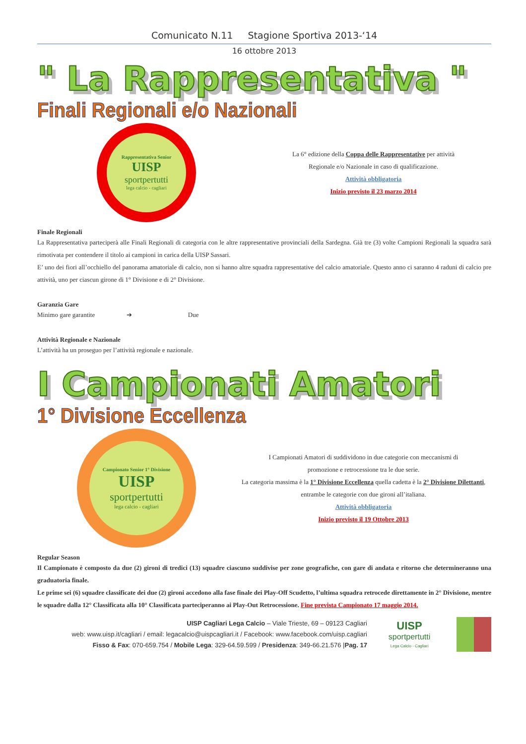Comunicato N.11 Stagione Sportiva 2013-‘14
16 ottobre 2013
" La Rappresentativa "
Finali Regionali e/o Nazionali
Rappresentativa Senior
UISP
sportpertutti
lega calcio - cagliari
La 6° edizione della Coppa delle Rappresentative per attività
Regionale e/o Nazionale in caso di qualificazione.
Attività obbligatoria
Inizio previsto il 23 marzo 2014
Finale Regionali
La Rappresentativa parteciperà alle Finali Regionali di categoria con le altre rappresentative provinciali della Sardegna. Già tre (3) volte Campioni Regionali la squadra sarà rimotivata per contendere il titolo ai campioni in carica della UISP Sassari.
E’ uno dei fiori all’occhiello del panorama amatoriale di calcio, non si hanno altre squadra rappresentative del calcio amatoriale. Questo anno ci saranno 4 raduni di calcio pre attività, uno per ciascun girone di 1° Divisione e di 2° Divisione.
Garanzia Gare
Minimo gare garantite ➔ Due
Attività Regionale e Nazionale
L’attività ha un proseguo per l’attività regionale e nazionale.
I Campionati Amatori
1° Divisione Eccellenza
Campionato Senior 1° Divisione
UISP
sportpertutti
lega calcio - cagliari
I Campionati Amatori di suddividono in due categorie con meccanismi di
promozione e retrocessione tra le due serie.
La categoria massima è la 1° Divisione Eccellenza quella cadetta è la 2° Divisione Dilettanti, entrambe le categorie con due gironi all’italiana.
Attività obbligatoria
Inizio previsto il 19 Ottobre 2013
Regular Season
Il Campionato è composto da due (2) gironi di tredici (13) squadre ciascuno suddivise per zone geografiche, con gare di andata e ritorno che determineranno una graduatoria finale.
Le prime sei (6) squadre classificate dei due (2) gironi accedono alla fase finale dei Play-Off Scudetto, l’ultima squadra retrocede direttamente in 2° Divisione, mentre le squadre dalla 12° Classificata alla 10° Classificata parteciperanno ai Play-Out Retrocessione. Fine prevista Campionato 17 maggio 2014.
UISP Cagliari Lega Calcio – Viale Trieste, 69 – 09123 Cagliari
web: www.uisp.it/cagliari / email: legacalcio@uispcagliari.it / Facebook: www.facebook.com/uisp.cagliari
Fisso & Fax: 070-659.754 / Mobile Lega: 329-64.59.599 / Presidenza: 349-66.21.576 |Pag. 17
UISP
sportpertutti
Lega Calcio - Cagliari